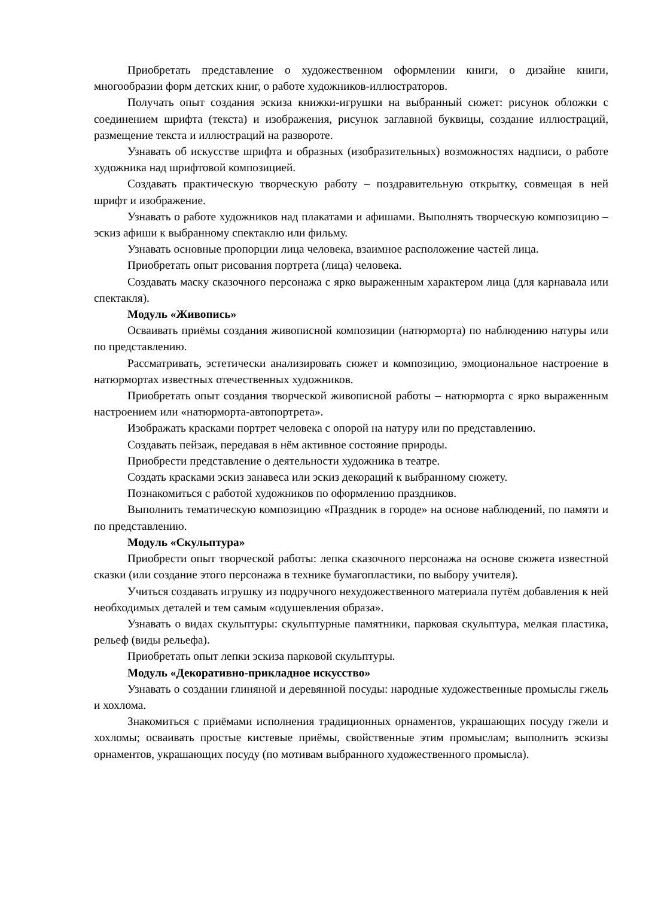Приобретать представление о художественном оформлении книги, о дизайне книги, многообразии форм детских книг, о работе художников-иллюстраторов.
Получать опыт создания эскиза книжки-игрушки на выбранный сюжет: рисунок обложки с соединением шрифта (текста) и изображения, рисунок заглавной буквицы, создание иллюстраций, размещение текста и иллюстраций на развороте.
Узнавать об искусстве шрифта и образных (изобразительных) возможностях надписи, о работе художника над шрифтовой композицией.
Создавать практическую творческую работу – поздравительную открытку, совмещая в ней шрифт и изображение.
Узнавать о работе художников над плакатами и афишами. Выполнять творческую композицию – эскиз афиши к выбранному спектаклю или фильму.
Узнавать основные пропорции лица человека, взаимное расположение частей лица.
Приобретать опыт рисования портрета (лица) человека.
Создавать маску сказочного персонажа с ярко выраженным характером лица (для карнавала или спектакля).
Модуль «Живопись»
Осваивать приёмы создания живописной композиции (натюрморта) по наблюдению натуры или по представлению.
Рассматривать, эстетически анализировать сюжет и композицию, эмоциональное настроение в натюрмортах известных отечественных художников.
Приобретать опыт создания творческой живописной работы – натюрморта с ярко выраженным настроением или «натюрморта-автопортрета».
Изображать красками портрет человека с опорой на натуру или по представлению.
Создавать пейзаж, передавая в нём активное состояние природы.
Приобрести представление о деятельности художника в театре.
Создать красками эскиз занавеса или эскиз декораций к выбранному сюжету.
Познакомиться с работой художников по оформлению праздников.
Выполнить тематическую композицию «Праздник в городе» на основе наблюдений, по памяти и по представлению.
Модуль «Скульптура»
Приобрести опыт творческой работы: лепка сказочного персонажа на основе сюжета известной сказки (или создание этого персонажа в технике бумагопластики, по выбору учителя).
Учиться создавать игрушку из подручного нехудожественного материала путём добавления к ней необходимых деталей и тем самым «одушевления образа».
Узнавать о видах скульптуры: скульптурные памятники, парковая скульптура, мелкая пластика, рельеф (виды рельефа).
Приобретать опыт лепки эскиза парковой скульптуры.
Модуль «Декоративно-прикладное искусство»
Узнавать о создании глиняной и деревянной посуды: народные художественные промыслы гжель и хохлома.
Знакомиться с приёмами исполнения традиционных орнаментов, украшающих посуду гжели и хохломы; осваивать простые кистевые приёмы, свойственные этим промыслам; выполнить эскизы орнаментов, украшающих посуду (по мотивам выбранного художественного промысла).